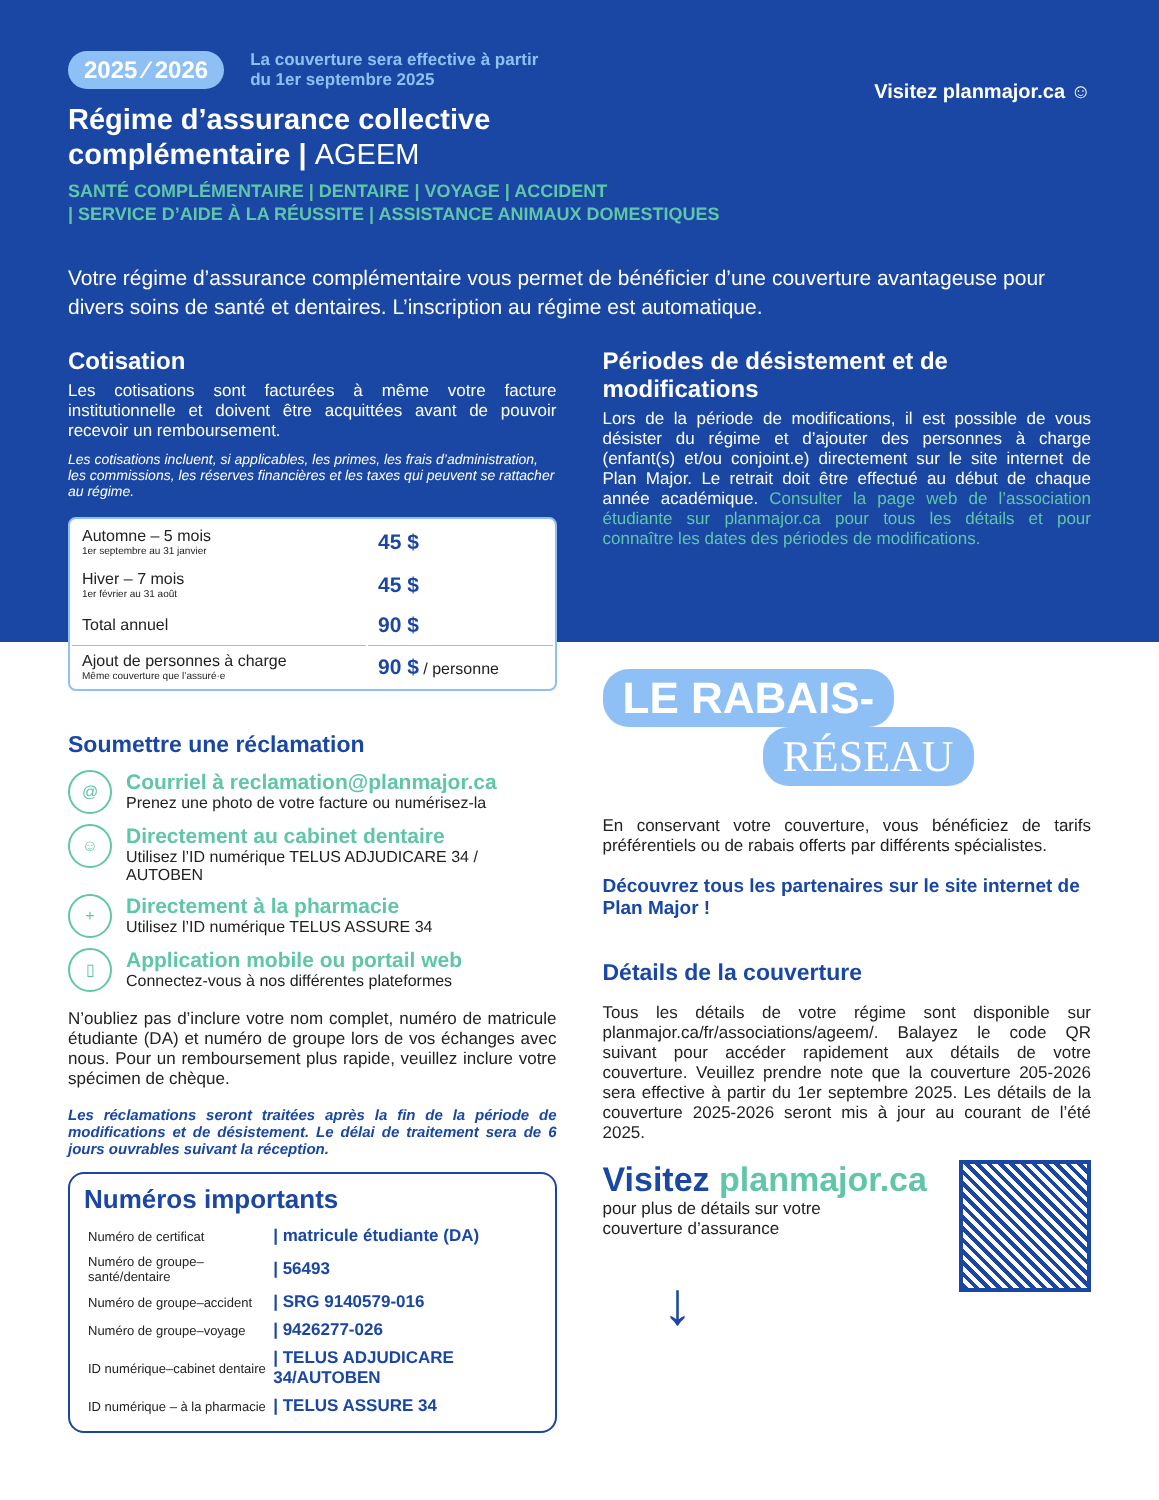2025 ⁄ 2026 La couverture sera effective à partir
du 1er septembre 2025 Visitez planmajor.ca ☺
Régime d’assurance collective
complémentaire | AGEEM
SANTÉ COMPLÉMENTAIRE | DENTAIRE | VOYAGE | ACCIDENT
| SERVICE D’AIDE À LA RÉUSSITE | ASSISTANCE ANIMAUX DOMESTIQUES
Votre régime d’assurance complémentaire vous permet de bénéficier d’une couverture avantageuse pour divers soins de santé et dentaires. L’inscription au régime est automatique.
Cotisation
Les cotisations sont facturées à même votre facture institutionnelle et doivent être acquittées avant de pouvoir recevoir un remboursement.
Les cotisations incluent, si applicables, les primes, les frais d’administration, les commissions, les réserves financières et les taxes qui peuvent se rattacher au régime.
| Automne – 5 mois 1er septembre au 31 janvier | 45 $ |
| Hiver – 7 mois 1er février au 31 août | 45 $ |
| Total annuel | 90 $ |
| Ajout de personnes à charge Même couverture que l’assuré·e | 90 $ / personne |
Soumettre une réclamation
@
Courriel à reclamation@planmajor.ca
Prenez une photo de votre facture ou numérisez-la
☺
Directement au cabinet dentaire
Utilisez l’ID numérique TELUS ADJUDICARE 34 / AUTOBEN
+
Directement à la pharmacie
Utilisez l’ID numérique TELUS ASSURE 34
▯
Application mobile ou portail web
Connectez-vous à nos différentes plateformes
N’oubliez pas d’inclure votre nom complet, numéro de matricule étudiante (DA) et numéro de groupe lors de vos échanges avec nous. Pour un remboursement plus rapide, veuillez inclure votre spécimen de chèque.
Les réclamations seront traitées après la fin de la période de modifications et de désistement. Le délai de traitement sera de 6 jours ouvrables suivant la réception.
Numéros importants
| Numéro de certificat | / matricule étudiante (DA) |
| Numéro de groupe–santé/dentaire | / 56493 |
| Numéro de groupe–accident | / SRG 9140579-016 |
| Numéro de groupe–voyage | / 9426277-026 |
| ID numérique–cabinet dentaire | / TELUS ADJUDICARE 34/AUTOBEN |
| ID numérique – à la pharmacie | / TELUS ASSURE 34 |
Périodes de désistement et de modifications
Lors de la période de modifications, il est possible de vous désister du régime et d’ajouter des personnes à charge (enfant(s) et/ou conjoint.e) directement sur le site internet de Plan Major. Le retrait doit être effectué au début de chaque année académique. Consulter la page web de l’association étudiante sur planmajor.ca pour tous les détails et pour connaître les dates des périodes de modifications.
LE RABAIS-
RÉSEAU
En conservant votre couverture, vous bénéficiez de tarifs préférentiels ou de rabais offerts par différents spécialistes.
Découvrez tous les partenaires sur le site internet de Plan Major !
Détails de la couverture
Tous les détails de votre régime sont disponible sur planmajor.ca/fr/associations/ageem/. Balayez le code QR suivant pour accéder rapidement aux détails de votre couverture. Veuillez prendre note que la couverture 205-2026 sera effective à partir du 1er septembre 2025. Les détails de la couverture 2025-2026 seront mis à jour au courant de l’été 2025.
Visitez planmajor.ca
pour plus de détails sur votre
couverture d’assurance
↓